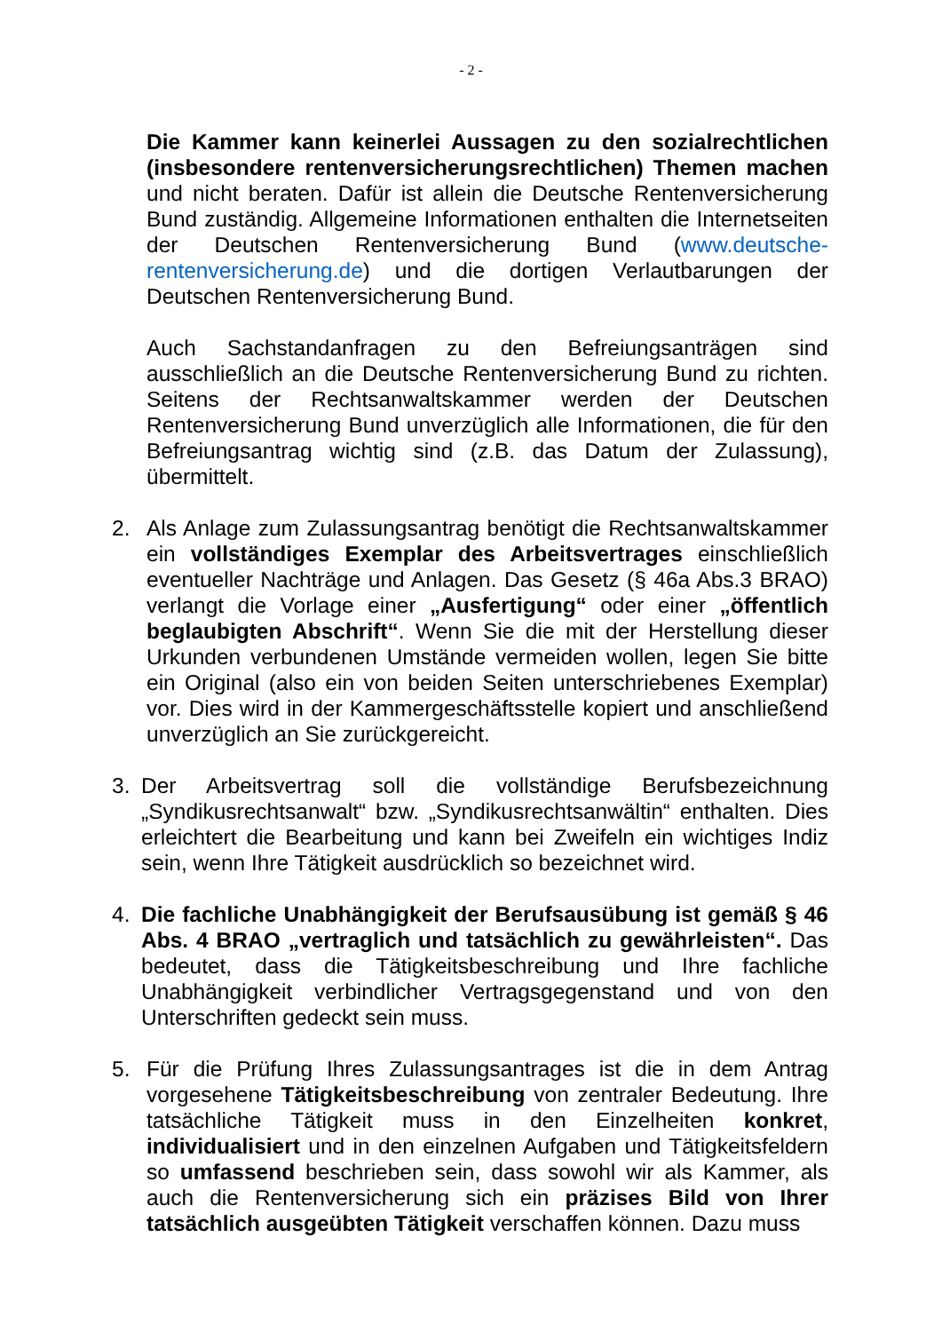- 2 -
Die Kammer kann keinerlei Aussagen zu den sozialrechtlichen (insbesondere rentenversicherungsrechtlichen) Themen machen und nicht beraten. Dafür ist allein die Deutsche Rentenversicherung Bund zuständig. Allgemeine Informationen enthalten die Internetseiten der Deutschen Rentenversicherung Bund (www.deutsche-rentenversicherung.de) und die dortigen Verlautbarungen der Deutschen Rentenversicherung Bund.
Auch Sachstandanfragen zu den Befreiungsanträgen sind ausschließlich an die Deutsche Rentenversicherung Bund zu richten. Seitens der Rechtsanwaltskammer werden der Deutschen Rentenversicherung Bund unverzüglich alle Informationen, die für den Befreiungsantrag wichtig sind (z.B. das Datum der Zulassung), übermittelt.
2. Als Anlage zum Zulassungsantrag benötigt die Rechtsanwaltskammer ein vollständiges Exemplar des Arbeitsvertrages einschließlich eventueller Nachträge und Anlagen. Das Gesetz (§ 46a Abs.3 BRAO) verlangt die Vorlage einer „Ausfertigung“ oder einer „öffentlich beglaubigten Abschrift“. Wenn Sie die mit der Herstellung dieser Urkunden verbundenen Umstände vermeiden wollen, legen Sie bitte ein Original (also ein von beiden Seiten unterschriebenes Exemplar) vor. Dies wird in der Kammergeschäftsstelle kopiert und anschließend unverzüglich an Sie zurückgereicht.
3. Der Arbeitsvertrag soll die vollständige Berufsbezeichnung „Syndikusrechtsanwalt“ bzw. „Syndikusrechtsanwältin“ enthalten. Dies erleichtert die Bearbeitung und kann bei Zweifeln ein wichtiges Indiz sein, wenn Ihre Tätigkeit ausdrücklich so bezeichnet wird.
4. Die fachliche Unabhängigkeit der Berufsausübung ist gemäß § 46 Abs. 4 BRAO „vertraglich und tatsächlich zu gewährleisten“. Das bedeutet, dass die Tätigkeitsbeschreibung und Ihre fachliche Unabhängigkeit verbindlicher Vertragsgegenstand und von den Unterschriften gedeckt sein muss.
5. Für die Prüfung Ihres Zulassungsantrages ist die in dem Antrag vorgesehene Tätigkeitsbeschreibung von zentraler Bedeutung. Ihre tatsächliche Tätigkeit muss in den Einzelheiten konkret, individualisiert und in den einzelnen Aufgaben und Tätigkeitsfeldern so umfassend beschrieben sein, dass sowohl wir als Kammer, als auch die Rentenversicherung sich ein präzises Bild von Ihrer tatsächlich ausgeübten Tätigkeit verschaffen können. Dazu muss